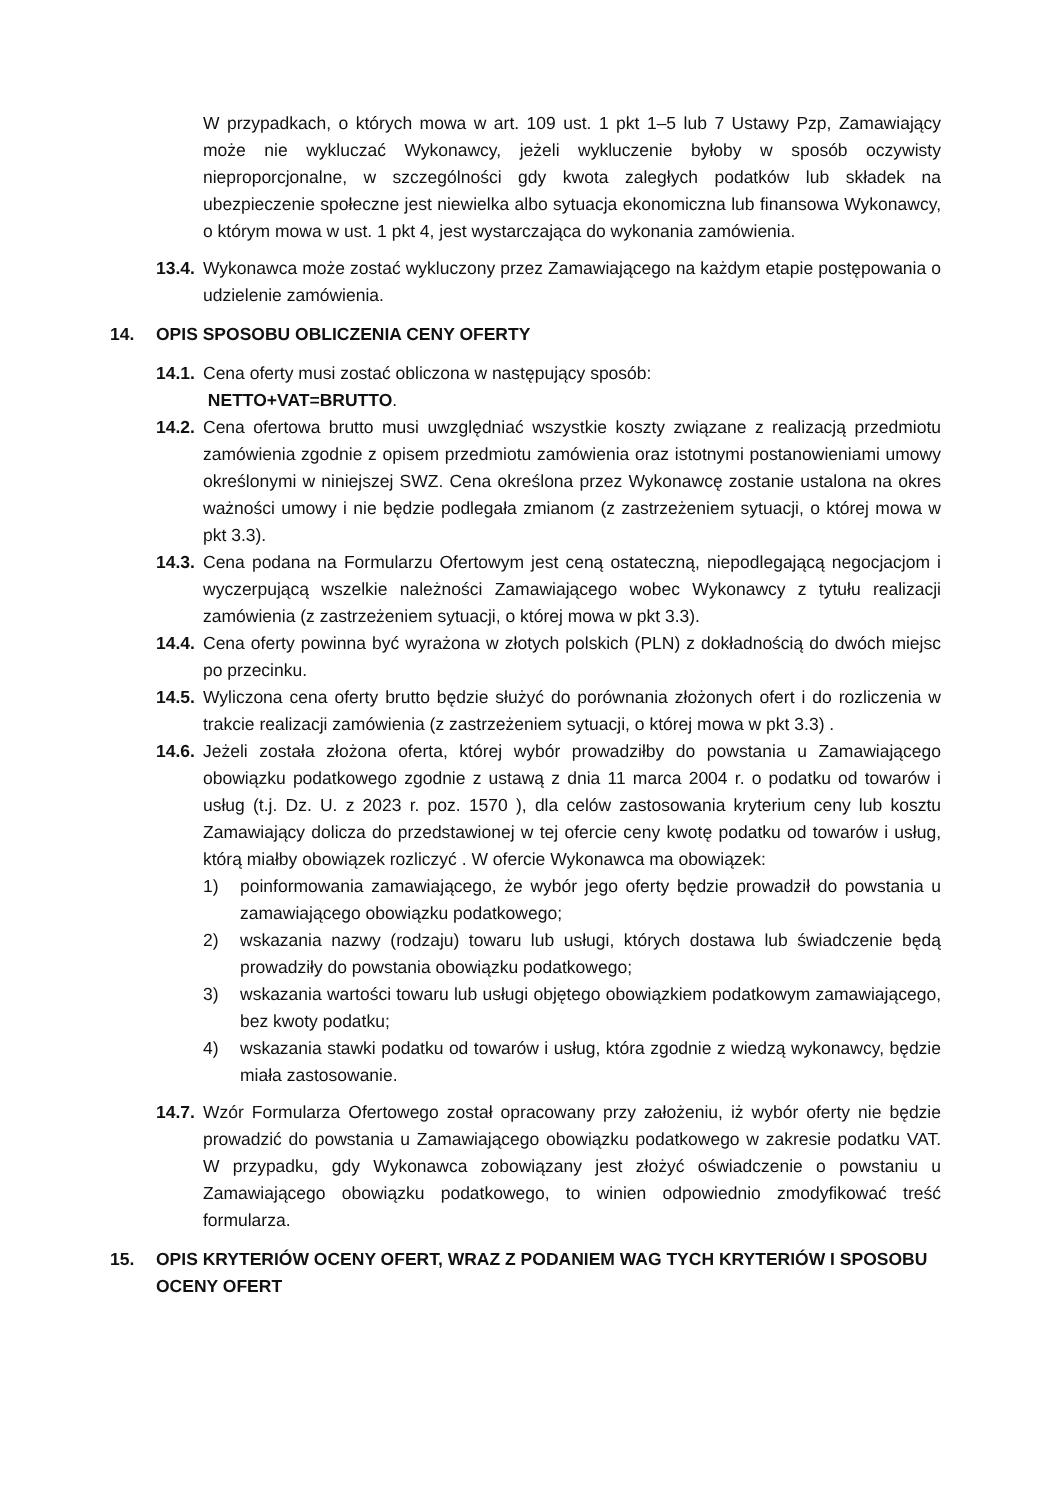W przypadkach, o których mowa w art. 109 ust. 1 pkt 1–5 lub 7 Ustawy Pzp, Zamawiający może nie wykluczać Wykonawcy, jeżeli wykluczenie byłoby w sposób oczywisty nieproporcjonalne, w szczególności gdy kwota zaległych podatków lub składek na ubezpieczenie społeczne jest niewielka albo sytuacja ekonomiczna lub finansowa Wykonawcy, o którym mowa w ust. 1 pkt 4, jest wystarczająca do wykonania zamówienia.
13.4.
Wykonawca może zostać wykluczony przez Zamawiającego na każdym etapie postępowania o udzielenie zamówienia.
14. OPIS SPOSOBU OBLICZENIA CENY OFERTY
14.1.
Cena oferty musi zostać obliczona w następujący sposób:
NETTO+VAT=BRUTTO.
14.2.
Cena ofertowa brutto musi uwzględniać wszystkie koszty związane z realizacją przedmiotu zamówienia zgodnie z opisem przedmiotu zamówienia oraz istotnymi postanowieniami umowy określonymi w niniejszej SWZ. Cena określona przez Wykonawcę zostanie ustalona na okres ważności umowy i nie będzie podlegała zmianom (z zastrzeżeniem sytuacji, o której mowa w pkt 3.3).
14.3.
Cena podana na Formularzu Ofertowym jest ceną ostateczną, niepodlegającą negocjacjom i wyczerpującą wszelkie należności Zamawiającego wobec Wykonawcy z tytułu realizacji zamówienia (z zastrzeżeniem sytuacji, o której mowa w pkt 3.3).
14.4.
Cena oferty powinna być wyrażona w złotych polskich (PLN) z dokładnością do dwóch miejsc po przecinku.
14.5.
Wyliczona cena oferty brutto będzie służyć do porównania złożonych ofert i do rozliczenia w trakcie realizacji zamówienia (z zastrzeżeniem sytuacji, o której mowa w pkt 3.3) .
14.6.
Jeżeli została złożona oferta, której wybór prowadziłby do powstania u Zamawiającego obowiązku podatkowego zgodnie z ustawą z dnia 11 marca 2004 r. o podatku od towarów i usług (t.j. Dz. U. z 2023 r. poz. 1570 ), dla celów zastosowania kryterium ceny lub kosztu Zamawiający dolicza do przedstawionej w tej ofercie ceny kwotę podatku od towarów i usług, którą miałby obowiązek rozliczyć . W ofercie Wykonawca ma obowiązek:
1) poinformowania zamawiającego, że wybór jego oferty będzie prowadził do powstania u zamawiającego obowiązku podatkowego;
2) wskazania nazwy (rodzaju) towaru lub usługi, których dostawa lub świadczenie będą prowadziły do powstania obowiązku podatkowego;
3) wskazania wartości towaru lub usługi objętego obowiązkiem podatkowym zamawiającego, bez kwoty podatku;
4) wskazania stawki podatku od towarów i usług, która zgodnie z wiedzą wykonawcy, będzie miała zastosowanie.
14.7.
Wzór Formularza Ofertowego został opracowany przy założeniu, iż wybór oferty nie będzie prowadzić do powstania u Zamawiającego obowiązku podatkowego w zakresie podatku VAT. W przypadku, gdy Wykonawca zobowiązany jest złożyć oświadczenie o powstaniu u Zamawiającego obowiązku podatkowego, to winien odpowiednio zmodyfikować treść formularza.
15. OPIS KRYTERIÓW OCENY OFERT, WRAZ Z PODANIEM WAG TYCH KRYTERIÓW I SPOSOBU OCENY OFERT